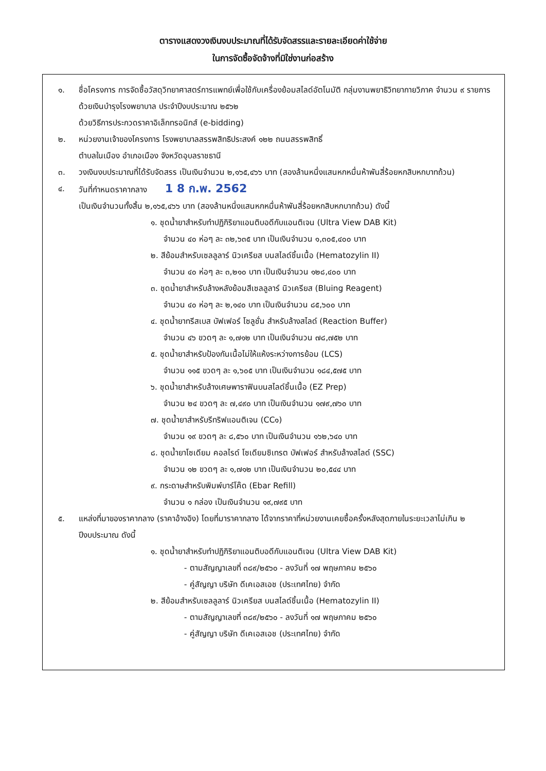ตารางแสดงวงเงินงบประมาณที่ได้รับจัดสรรและรายละเอียดค่าใช้จ่าย
ในการจัดซื้อจัดจ้างที่มิใช่งานก่อสร้าง
๑. ชื่อโครงการ การจัดซื้อวัสดุวิทยาศาสตร์การแพทย์เพื่อใช้กับเครื่องย้อมสไลด์อัตโนมัติ กลุ่มงานพยาธิวิทยากายวิภาค จำนวน ๙ รายการ ด้วยเงินบำรุงโรงพยาบาล ประจำปีงบประมาณ ๒๕๖๒
ด้วยวิธีการประกวดราคาอิเล็กทรอนิกส์ (e-bidding)
๒. หน่วยงานเจ้าของโครงการ โรงพยาบาลสรรพสิทธิประสงค์ ๑๒๒ ถนนสรรพสิทธิ์
ตำบลในเมือง อำเภอเมือง จังหวัดอุบลราชธานี
๓. วงเงินงบประมาณที่ได้รับจัดสรร เป็นเงินจำนวน ๒,๑๖๕,๔๖๖ บาท (สองล้านหนึ่งแสนหกหมื่นห้าพันสี่ร้อยหกสิบหกบาทถ้วน)
๔. วันที่กำหนดราคากลาง 1 8 ก.พ. 2562
เป็นเงินจำนวนทั้งสิ้น ๒,๑๖๕,๔๖๖ บาท (สองล้านหนึ่งแสนหกหมื่นห้าพันสี่ร้อยหกสิบหกบาทถ้วน) ดังนี้
๑. ชุดน้ำยาสำหรับทำปฏิกิริยาแอนติบอดีกับแอนติเจน (Ultra View DAB Kit)
จำนวน ๔๐ ห่อๆ ละ ๓๒,๖๓๕ บาท เป็นเงินจำนวน ๑,๓๐๕,๔๐๐ บาท
๒. สีย้อมสำหรับเซลลูลาร์ นิวเครียส บนสไลด์ชิ้นเนื้อ (Hematozylin II)
จำนวน ๔๐ ห่อๆ ละ ๓,๒๑๐ บาท เป็นเงินจำนวน ๑๒๘,๔๐๐ บาท
๓. ชุดน้ำยาสำหรับล้างหลังย้อมสีเซลลูลาร์ นิวเครียส (Bluing Reagent)
จำนวน ๔๐ ห่อๆ ละ ๒,๑๔๐ บาท เป็นเงินจำนวน ๘๕,๖๐๐ บาท
๔. ชุดน้ำยาทรีสเบส บัฟเฟอร์ โซลูชั่น สำหรับล้างสไลด์ (Reaction Buffer)
จำนวน ๔๖ ขวดๆ ละ ๑,๗๑๒ บาท เป็นเงินจำนวน ๗๘,๗๕๒ บาท
๕. ชุดน้ำยาสำหรับป้องกันเนื้อไม่ให้แห้งระหว่างการย้อม (LCS)
จำนวน ๑๑๕ ขวดๆ ละ ๑,๖๐๕ บาท เป็นเงินจำนวน ๑๘๔,๕๗๕ บาท
๖. ชุดน้ำยาสำหรับล้างเศษพาราฟินบนสไลด์ชิ้นเนื้อ (EZ Prep)
จำนวน ๒๔ ขวดๆ ละ ๗,๔๙๐ บาท เป็นเงินจำนวน ๑๗๙,๗๖๐ บาท
๗. ชุดน้ำยาสำหรับรีทริฟแอนติเจน (CC๑)
จำนวน ๑๙ ขวดๆ ละ ๘,๕๖๐ บาท เป็นเงินจำนวน ๑๖๒,๖๔๐ บาท
๘. ชุดน้ำยาโซเดียม คอลไรด์ โซเดียมซิเทรต บัฟเฟอร์ สำหรับล้างสไลด์ (SSC)
จำนวน ๑๒ ขวดๆ ละ ๑,๗๑๒ บาท เป็นเงินจำนวน ๒๐,๕๔๔ บาท
๙. กระดาษสำหรับพิมพ์บาร์โค๊ด (Ebar Refill)
จำนวน ๑ กล่อง เป็นเงินจำนวน ๑๙,๗๙๕ บาท
๕. แหล่งที่มาของราคากลาง (ราคาอ้างอิง) โดยที่มาราคากลาง ได้จากราคาที่หน่วยงานเคยซื้อครั้งหลังสุดภายในระยะเวลาไม่เกิน ๒ ปีงบประมาณ ดังนี้
๑. ชุดน้ำยาสำหรับทำปฏิกิริยาแอนติบอดีกับแอนติเจน (Ultra View DAB Kit)
- ตามสัญญาเลขที่ ๓๘๙/๒๕๖๐ - ลงวันที่ ๑๗ พฤษภาคม ๒๕๖๐
- คู่สัญญา บริษัท ดีเคเอสเอช (ประเทศไทย) จำกัด
๒. สีย้อมสำหรับเซลลูลาร์ นิวเครียส บนสไลด์ชิ้นเนื้อ (Hematozylin II)
- ตามสัญญาเลขที่ ๓๘๙/๒๕๖๐ - ลงวันที่ ๑๗ พฤษภาคม ๒๕๖๐
- คู่สัญญา บริษัท ดีเคเอสเอช (ประเทศไทย) จำกัด